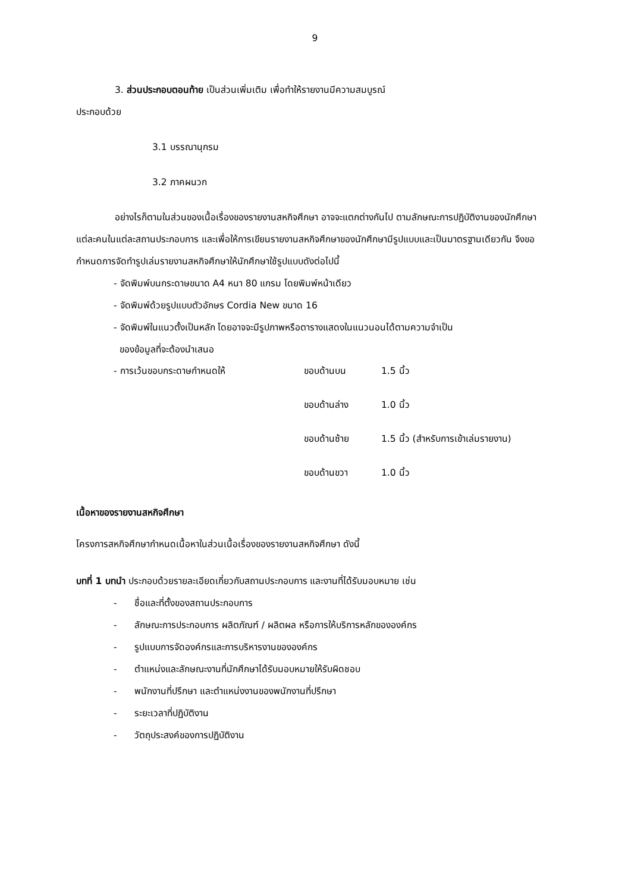9
3. ส่วนประกอบตอนท้าย เป็นส่วนเพิ่มเติม เพื่อทำให้รายงานมีความสมบูรณ์
ประกอบด้วย
3.1 บรรณานุกรม
3.2 ภาคผนวก
อย่างไรก็ตามในส่วนของเนื้อเรื่องของรายงานสหกิจศึกษา อาจจะแตกต่างกันไป ตามลักษณะการปฏิบัติงานของนักศึกษาแต่ละคนในแต่ละสถานประกอบการ และเพื่อให้การเขียนรายงานสหกิจศึกษาของนักศึกษามีรูปแบบและเป็นมาตรฐานเดียวกัน จึงขอกำหนดการจัดทำรูปเล่มรายงานสหกิจศึกษาให้นักศึกษาใช้รูปแบบดังต่อไปนี้
- จัดพิมพ์บนกระดาษขนาด A4 หนา 80 แกรม โดยพิมพ์หน้าเดียว
- จัดพิมพ์ด้วยรูปแบบตัวอักษร Cordia New ขนาด 16
- จัดพิมพ์ในแนวตั้งเป็นหลัก โดยอาจจะมีรูปภาพหรือตารางแสดงในแนวนอนได้ตามความจำเป็น
ของข้อมูลที่จะต้องนำเสนอ
| - การเว้นขอบกระดาษกำหนดให้ | ขอบด้านบน | 1.5 นิ้ว |
| | ขอบด้านล่าง | 1.0 นิ้ว |
| | ขอบด้านซ้าย | 1.5 นิ้ว (สำหรับการเข้าเล่มรายงาน) |
| | ขอบด้านขวา | 1.0 นิ้ว |
เนื้อหาของรายงานสหกิจศึกษา
โครงการสหกิจศึกษากำหนดเนื้อหาในส่วนเนื้อเรื่องของรายงานสหกิจศึกษา ดังนี้
บทที่ 1 บทนำ ประกอบด้วยรายละเอียดเกี่ยวกับสถานประกอบการ และงานที่ได้รับมอบหมาย เช่น
- ชื่อและที่ตั้งของสถานประกอบการ
- ลักษณะการประกอบการ ผลิตภัณฑ์ / ผลิตผล หรือการให้บริการหลักขององค์กร
- รูปแบบการจัดองค์กรและการบริหารงานขององค์กร
- ตำแหน่งและลักษณะงานที่นักศึกษาได้รับมอบหมายให้รับผิดชอบ
- พนักงานที่ปรึกษา และตำแหน่งงานของพนักงานที่ปรึกษา
- ระยะเวลาที่ปฏิบัติงาน
- วัตถุประสงค์ของการปฏิบัติงาน